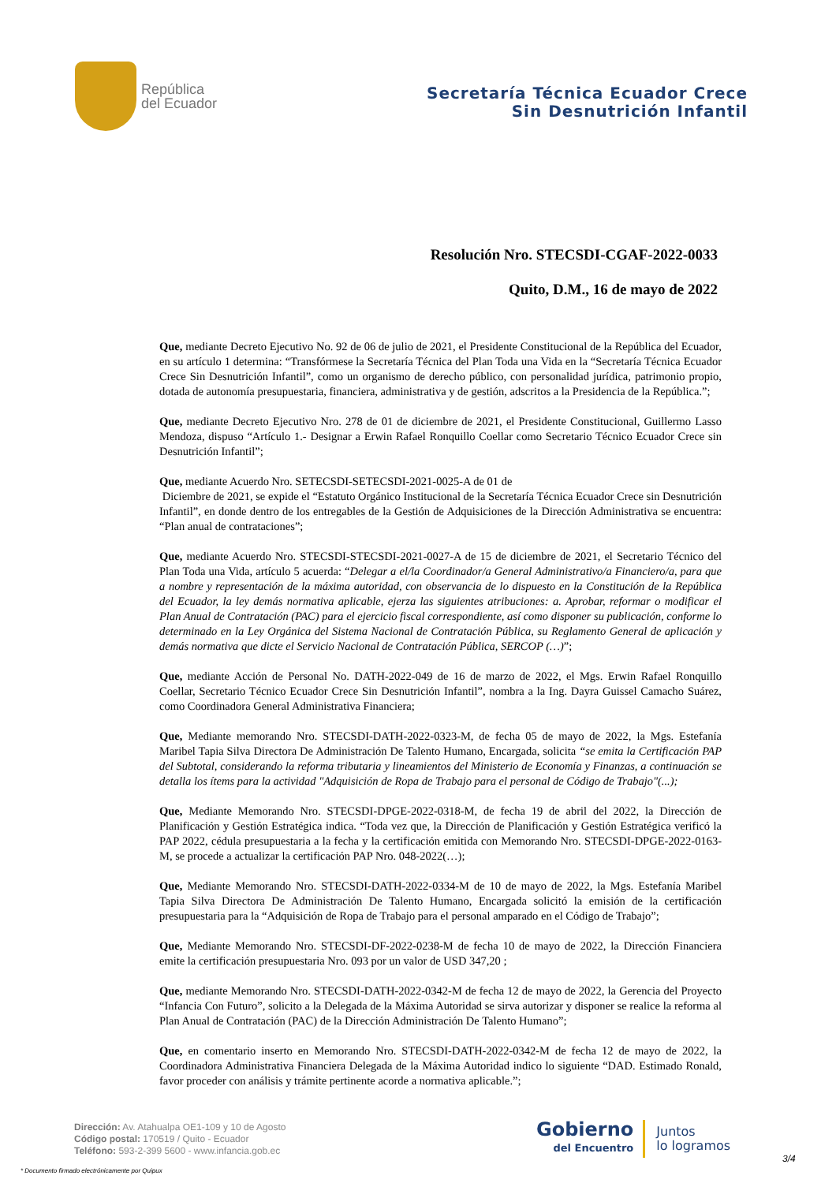República
del Ecuador
Secretaría Técnica Ecuador Crece
Sin Desnutrición Infantil
Resolución Nro. STECSDI-CGAF-2022-0033
Quito, D.M., 16 de mayo de 2022
Que, mediante Decreto Ejecutivo No. 92 de 06 de julio de 2021, el Presidente Constitucional de la República del Ecuador, en su artículo 1 determina: “Transfórmese la Secretaría Técnica del Plan Toda una Vida en la “Secretaría Técnica Ecuador Crece Sin Desnutrición Infantil”, como un organismo de derecho público, con personalidad jurídica, patrimonio propio, dotada de autonomía presupuestaria, financiera, administrativa y de gestión, adscritos a la Presidencia de la República.”;
Que, mediante Decreto Ejecutivo Nro. 278 de 01 de diciembre de 2021, el Presidente Constitucional, Guillermo Lasso Mendoza, dispuso “Artículo 1.- Designar a Erwin Rafael Ronquillo Coellar como Secretario Técnico Ecuador Crece sin Desnutrición Infantil”;
Que, mediante Acuerdo Nro. SETECSDI-SETECSDI-2021-0025-A de 01 de
Diciembre de 2021, se expide el “Estatuto Orgánico Institucional de la Secretaría Técnica Ecuador Crece sin Desnutrición Infantil”, en donde dentro de los entregables de la Gestión de Adquisiciones de la Dirección Administrativa se encuentra: “Plan anual de contrataciones”;
Que, mediante Acuerdo Nro. STECSDI-STECSDI-2021-0027-A de 15 de diciembre de 2021, el Secretario Técnico del Plan Toda una Vida, artículo 5 acuerda: “Delegar a el/la Coordinador/a General Administrativo/a Financiero/a, para que a nombre y representación de la máxima autoridad, con observancia de lo dispuesto en la Constitución de la República del Ecuador, la ley demás normativa aplicable, ejerza las siguientes atribuciones: a. Aprobar, reformar o modificar el Plan Anual de Contratación (PAC) para el ejercicio fiscal correspondiente, así como disponer su publicación, conforme lo determinado en la Ley Orgánica del Sistema Nacional de Contratación Pública, su Reglamento General de aplicación y demás normativa que dicte el Servicio Nacional de Contratación Pública, SERCOP (…)”;
Que, mediante Acción de Personal No. DATH-2022-049 de 16 de marzo de 2022, el Mgs. Erwin Rafael Ronquillo Coellar, Secretario Técnico Ecuador Crece Sin Desnutrición Infantil”, nombra a la Ing. Dayra Guissel Camacho Suárez, como Coordinadora General Administrativa Financiera;
Que, Mediante memorando Nro. STECSDI-DATH-2022-0323-M, de fecha 05 de mayo de 2022, la Mgs. Estefanía Maribel Tapia Silva Directora De Administración De Talento Humano, Encargada, solicita “se emita la Certificación PAP del Subtotal, considerando la reforma tributaria y lineamientos del Ministerio de Economía y Finanzas, a continuación se detalla los ítems para la actividad "Adquisición de Ropa de Trabajo para el personal de Código de Trabajo"(...);
Que, Mediante Memorando Nro. STECSDI-DPGE-2022-0318-M, de fecha 19 de abril del 2022, la Dirección de Planificación y Gestión Estratégica indica. “Toda vez que, la Dirección de Planificación y Gestión Estratégica verificó la PAP 2022, cédula presupuestaria a la fecha y la certificación emitida con Memorando Nro. STECSDI-DPGE-2022-0163-M, se procede a actualizar la certificación PAP Nro. 048-2022(…);
Que, Mediante Memorando Nro. STECSDI-DATH-2022-0334-M de 10 de mayo de 2022, la Mgs. Estefanía Maribel Tapia Silva Directora De Administración De Talento Humano, Encargada solicitó la emisión de la certificación presupuestaria para la “Adquisición de Ropa de Trabajo para el personal amparado en el Código de Trabajo”;
Que, Mediante Memorando Nro. STECSDI-DF-2022-0238-M de fecha 10 de mayo de 2022, la Dirección Financiera emite la certificación presupuestaria Nro. 093 por un valor de USD 347,20 ;
Que, mediante Memorando Nro. STECSDI-DATH-2022-0342-M de fecha 12 de mayo de 2022, la Gerencia del Proyecto “Infancia Con Futuro”, solicito a la Delegada de la Máxima Autoridad se sirva autorizar y disponer se realice la reforma al Plan Anual de Contratación (PAC) de la Dirección Administración De Talento Humano”;
Que, en comentario inserto en Memorando Nro. STECSDI-DATH-2022-0342-M de fecha 12 de mayo de 2022, la Coordinadora Administrativa Financiera Delegada de la Máxima Autoridad indico lo siguiente “DAD. Estimado Ronald, favor proceder con análisis y trámite pertinente acorde a normativa aplicable.”;
Dirección: Av. Atahualpa OE1-109 y 10 de Agosto
Código postal: 170519 / Quito - Ecuador
Teléfono: 593-2-399 5600 - www.infancia.gob.ec
Gobierno
del Encuentro
Juntos
lo logramos
3/4
* Documento firmado electrónicamente por Quipux